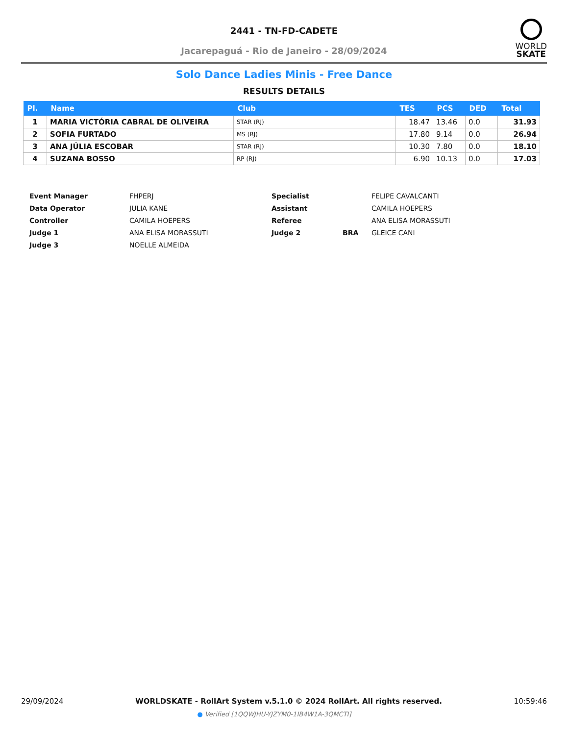2441 - TN-FD-CADETE
Jacarepaguá - Rio de Janeiro - 28/09/2024
WORLD
SKATE
Solo Dance Ladies Minis - Free Dance
RESULTS DETAILS
| Pl. | Name | Club | TES | PCS | DED | Total |
| --- | --- | --- | --- | --- | --- | --- |
| 1 | MARIA VICTÓRIA CABRAL DE OLIVEIRA | STAR (RJ) | 18.47 | 13.46 | 0.0 | 31.93 |
| 2 | SOFIA FURTADO | MS (RJ) | 17.80 | 9.14 | 0.0 | 26.94 |
| 3 | ANA JÚLIA ESCOBAR | STAR (RJ) | 10.30 | 7.80 | 0.0 | 18.10 |
| 4 | SUZANA BOSSO | RP (RJ) | 6.90 | 10.13 | 0.0 | 17.03 |
| Event Manager | FHPERJ | Specialist | | FELIPE CAVALCANTI |
| Data Operator | JULIA KANE | Assistant | | CAMILA HOEPERS |
| Controller | CAMILA HOEPERS | Referee | | ANA ELISA MORASSUTI |
| Judge 1 | ANA ELISA MORASSUTI | Judge 2 | BRA | GLEICE CANI |
| Judge 3 | NOELLE ALMEIDA | | | |
29/09/2024 WORLDSKATE - RollArt System v.5.1.0 © 2024 RollArt. All rights reserved. 10:59:46
● Verified [1QQWJHU-YJZYM0-1IB4W1A-3QMCTI]